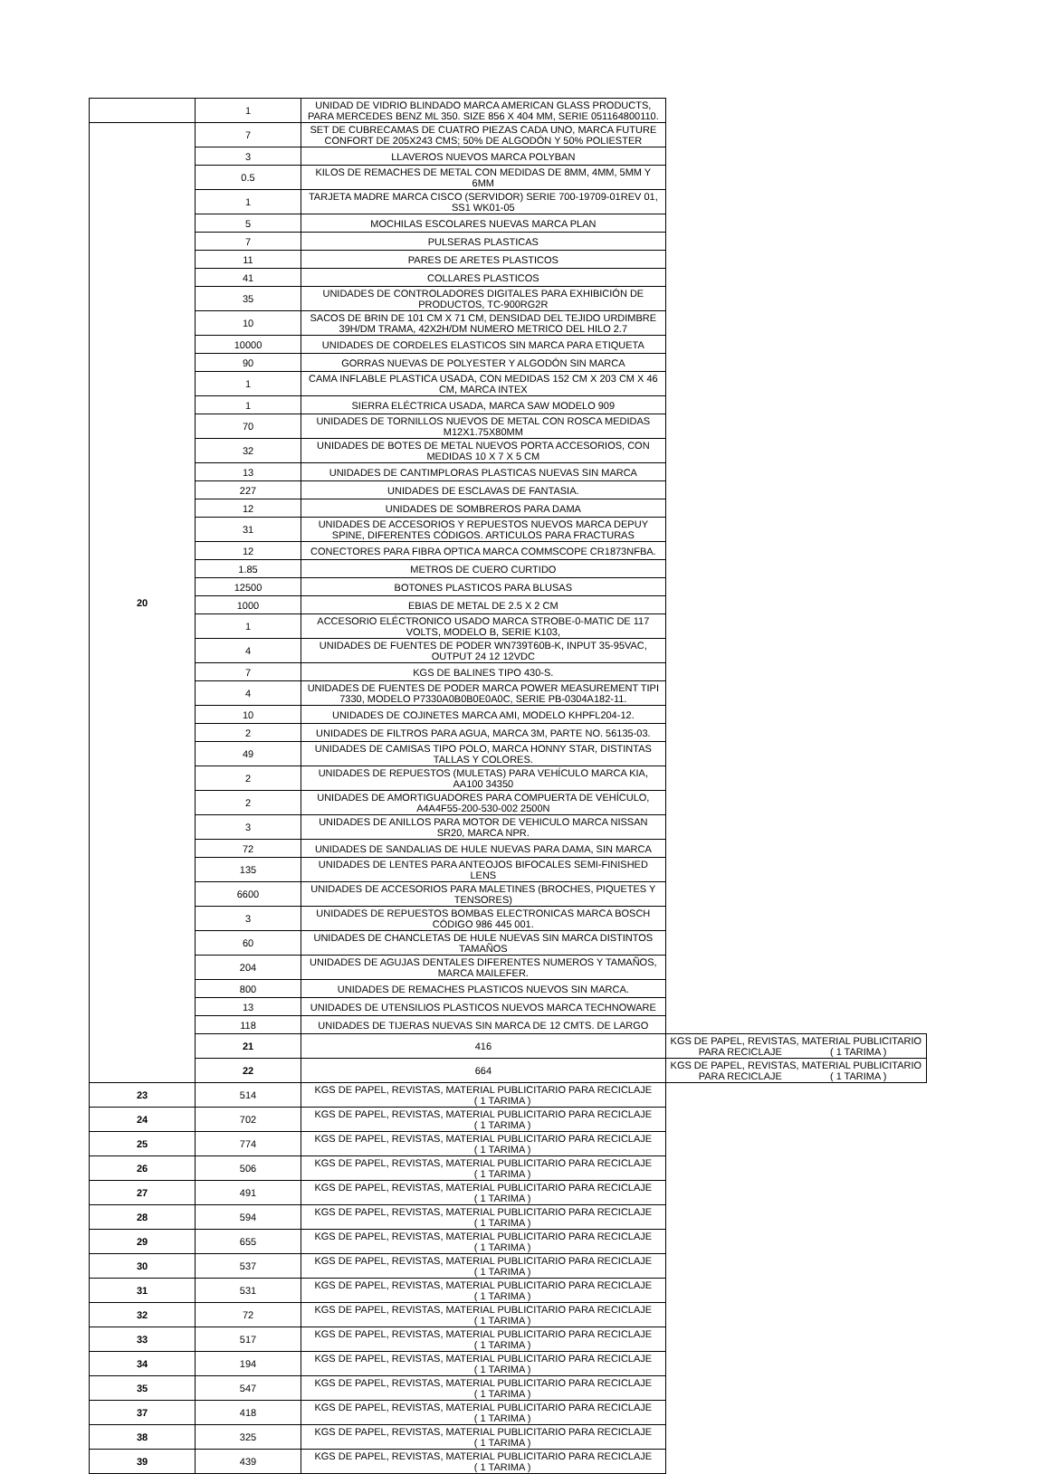| | 1 | UNIDAD DE VIDRIO BLINDADO MARCA AMERICAN GLASS PRODUCTS, PARA MERCEDES BENZ ML 350. SIZE 856 X 404 MM, SERIE 051164800110. | |
| 20 | 7 | SET DE CUBRECAMAS DE CUATRO PIEZAS CADA UNO, MARCA FUTURE CONFORT DE 205X243 CMS; 50% DE ALGODÓN Y 50% POLIESTER | |
| | 3 | LLAVEROS NUEVOS MARCA POLYBAN | |
| | 0.5 | KILOS DE REMACHES DE METAL CON MEDIDAS DE 8MM, 4MM, 5MM Y 6MM | |
| | 1 | TARJETA MADRE MARCA CISCO (SERVIDOR) SERIE 700-19709-01REV 01, SS1 WK01-05 | |
| | 5 | MOCHILAS ESCOLARES NUEVAS MARCA PLAN | |
| | 7 | PULSERAS PLASTICAS | |
| | 11 | PARES DE ARETES PLASTICOS | |
| | 41 | COLLARES PLASTICOS | |
| | 35 | UNIDADES DE CONTROLADORES DIGITALES PARA EXHIBICIÓN DE PRODUCTOS, TC-900RG2R | |
| | 10 | SACOS DE BRIN DE 101 CM X 71 CM, DENSIDAD DEL TEJIDO URDIMBRE 39H/DM TRAMA, 42X2H/DM NUMERO METRICO DEL HILO 2.7 | |
| | 10000 | UNIDADES DE CORDELES ELASTICOS SIN MARCA PARA ETIQUETA | |
| | 90 | GORRAS NUEVAS DE POLYESTER Y ALGODÓN SIN MARCA | |
| | 1 | CAMA INFLABLE PLASTICA USADA, CON MEDIDAS 152 CM X 203 CM X 46 CM, MARCA INTEX | |
| | 1 | SIERRA ELÉCTRICA USADA, MARCA SAW MODELO 909 | |
| | 70 | UNIDADES DE TORNILLOS NUEVOS DE METAL CON ROSCA MEDIDAS M12X1.75X80MM | |
| | 32 | UNIDADES DE BOTES DE METAL NUEVOS PORTA ACCESORIOS, CON MEDIDAS 10 X 7 X 5 CM | |
| | 13 | UNIDADES DE CANTIMPLORAS PLASTICAS NUEVAS SIN MARCA | |
| | 227 | UNIDADES DE ESCLAVAS DE FANTASIA. | |
| | 12 | UNIDADES DE SOMBREROS PARA DAMA | |
| | 31 | UNIDADES DE ACCESORIOS Y REPUESTOS NUEVOS MARCA DEPUY SPINE, DIFERENTES CÓDIGOS. ARTICULOS PARA FRACTURAS | |
| | 12 | CONECTORES PARA FIBRA OPTICA MARCA COMMSCOPE CR1873NFBA. | |
| | 1.85 | METROS DE CUERO CURTIDO | |
| | 12500 | BOTONES PLASTICOS PARA BLUSAS | |
| | 1000 | EBIAS DE METAL DE 2.5 X 2 CM | |
| | 1 | ACCESORIO ELÉCTRONICO USADO MARCA STROBE-0-MATIC DE 117 VOLTS, MODELO B, SERIE K103, | |
| | 4 | UNIDADES DE FUENTES DE PODER WN739T60B-K, INPUT 35-95VAC, OUTPUT 24 12 12VDC | |
| | 7 | KGS DE BALINES TIPO 430-S. | |
| | 4 | UNIDADES DE FUENTES DE PODER MARCA POWER MEASUREMENT TIPI 7330, MODELO P7330A0B0B0E0A0C, SERIE PB-0304A182-11. | |
| | 10 | UNIDADES DE COJINETES MARCA AMI, MODELO KHPFL204-12. | |
| | 2 | UNIDADES DE FILTROS PARA AGUA, MARCA 3M, PARTE NO. 56135-03. | |
| | 49 | UNIDADES DE CAMISAS TIPO POLO, MARCA HONNY STAR, DISTINTAS TALLAS Y COLORES. | |
| | 2 | UNIDADES DE REPUESTOS (MULETAS) PARA VEHÍCULO MARCA KIA, AA100 34350 | |
| | 2 | UNIDADES DE AMORTIGUADORES PARA COMPUERTA DE VEHÍCULO, A4A4F55-200-530-002 2500N | |
| | 3 | UNIDADES DE ANILLOS PARA MOTOR DE VEHICULO MARCA NISSAN SR20, MARCA NPR. | |
| | 72 | UNIDADES DE SANDALIAS DE HULE NUEVAS PARA DAMA, SIN MARCA | |
| | 135 | UNIDADES DE LENTES PARA ANTEOJOS BIFOCALES SEMI-FINISHED LENS | |
| | 6600 | UNIDADES DE ACCESORIOS PARA MALETINES (BROCHES, PIQUETES Y TENSORES) | |
| | 3 | UNIDADES DE REPUESTOS BOMBAS ELECTRONICAS MARCA BOSCH CÓDIGO 986 445 001. | |
| | 60 | UNIDADES DE CHANCLETAS DE HULE NUEVAS SIN MARCA DISTINTOS TAMAÑOS | |
| | 204 | UNIDADES DE AGUJAS DENTALES DIFERENTES NUMEROS Y TAMAÑOS, MARCA MAILEFER. | |
| | 800 | UNIDADES DE REMACHES PLASTICOS NUEVOS SIN MARCA. | |
| | 13 | UNIDADES DE UTENSILIOS PLASTICOS NUEVOS MARCA TECHNOWARE | |
| | 118 | UNIDADES DE TIJERAS NUEVAS SIN MARCA DE 12 CMTS. DE LARGO | |
| | 21 | 416 | KGS DE PAPEL, REVISTAS, MATERIAL PUBLICITARIO PARA RECICLAJE ( 1 TARIMA ) |
| | 22 | 664 | KGS DE PAPEL, REVISTAS, MATERIAL PUBLICITARIO PARA RECICLAJE ( 1 TARIMA ) |
| 23 | 514 | KGS DE PAPEL, REVISTAS, MATERIAL PUBLICITARIO PARA RECICLAJE ( 1 TARIMA ) | |
| 24 | 702 | KGS DE PAPEL, REVISTAS, MATERIAL PUBLICITARIO PARA RECICLAJE ( 1 TARIMA ) | |
| 25 | 774 | KGS DE PAPEL, REVISTAS, MATERIAL PUBLICITARIO PARA RECICLAJE ( 1 TARIMA ) | |
| 26 | 506 | KGS DE PAPEL, REVISTAS, MATERIAL PUBLICITARIO PARA RECICLAJE ( 1 TARIMA ) | |
| 27 | 491 | KGS DE PAPEL, REVISTAS, MATERIAL PUBLICITARIO PARA RECICLAJE ( 1 TARIMA ) | |
| 28 | 594 | KGS DE PAPEL, REVISTAS, MATERIAL PUBLICITARIO PARA RECICLAJE ( 1 TARIMA ) | |
| 29 | 655 | KGS DE PAPEL, REVISTAS, MATERIAL PUBLICITARIO PARA RECICLAJE ( 1 TARIMA ) | |
| 30 | 537 | KGS DE PAPEL, REVISTAS, MATERIAL PUBLICITARIO PARA RECICLAJE ( 1 TARIMA ) | |
| 31 | 531 | KGS DE PAPEL, REVISTAS, MATERIAL PUBLICITARIO PARA RECICLAJE ( 1 TARIMA ) | |
| 32 | 72 | KGS DE PAPEL, REVISTAS, MATERIAL PUBLICITARIO PARA RECICLAJE ( 1 TARIMA ) | |
| 33 | 517 | KGS DE PAPEL, REVISTAS, MATERIAL PUBLICITARIO PARA RECICLAJE ( 1 TARIMA ) | |
| 34 | 194 | KGS DE PAPEL, REVISTAS, MATERIAL PUBLICITARIO PARA RECICLAJE ( 1 TARIMA ) | |
| 35 | 547 | KGS DE PAPEL, REVISTAS, MATERIAL PUBLICITARIO PARA RECICLAJE ( 1 TARIMA ) | |
| 37 | 418 | KGS DE PAPEL, REVISTAS, MATERIAL PUBLICITARIO PARA RECICLAJE ( 1 TARIMA ) | |
| 38 | 325 | KGS DE PAPEL, REVISTAS, MATERIAL PUBLICITARIO PARA RECICLAJE ( 1 TARIMA ) | |
| 39 | 439 | KGS DE PAPEL, REVISTAS, MATERIAL PUBLICITARIO PARA RECICLAJE ( 1 TARIMA ) | |